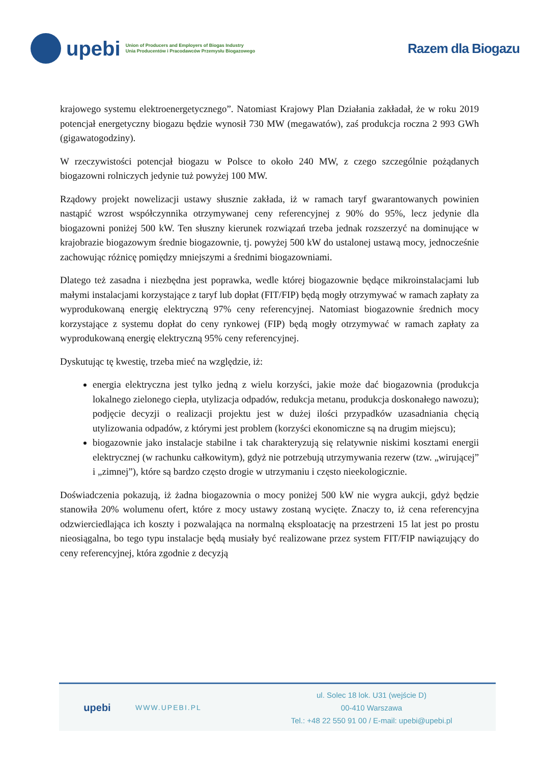upebi
Union of Producers and Employers of Biogas Industry
Unia Producentów i Pracodawców Przemysłu Biogazowego
Razem dla Biogazu
krajowego systemu elektroenergetycznego”. Natomiast Krajowy Plan Działania zakładał, że w roku 2019 potencjał energetyczny biogazu będzie wynosił 730 MW (megawatów), zaś produkcja roczna 2 993 GWh (gigawatogodziny).
W rzeczywistości potencjał biogazu w Polsce to około 240 MW, z czego szczególnie pożądanych biogazowni rolniczych jedynie tuż powyżej 100 MW.
Rządowy projekt nowelizacji ustawy słusznie zakłada, iż w ramach taryf gwarantowanych powinien nastąpić wzrost współczynnika otrzymywanej ceny referencyjnej z 90% do 95%, lecz jedynie dla biogazowni poniżej 500 kW. Ten słuszny kierunek rozwiązań trzeba jednak rozszerzyć na dominujące w krajobrazie biogazowym średnie biogazownie, tj. powyżej 500 kW do ustalonej ustawą mocy, jednocześnie zachowując różnicę pomiędzy mniejszymi a średnimi biogazowniami.
Dlatego też zasadna i niezbędna jest poprawka, wedle której biogazownie będące mikroinstalacjami lub małymi instalacjami korzystające z taryf lub dopłat (FIT/FIP) będą mogły otrzymywać w ramach zapłaty za wyprodukowaną energię elektryczną 97% ceny referencyjnej. Natomiast biogazownie średnich mocy korzystające z systemu dopłat do ceny rynkowej (FIP) będą mogły otrzymywać w ramach zapłaty za wyprodukowaną energię elektryczną 95% ceny referencyjnej.
Dyskutując tę kwestię, trzeba mieć na względzie, iż:
energia elektryczna jest tylko jedną z wielu korzyści, jakie może dać biogazownia (produkcja lokalnego zielonego ciepła, utylizacja odpadów, redukcja metanu, produkcja doskonałego nawozu); podjęcie decyzji o realizacji projektu jest w dużej ilości przypadków uzasadniania chęcią utylizowania odpadów, z którymi jest problem (korzyści ekonomiczne są na drugim miejscu);
biogazownie jako instalacje stabilne i tak charakteryzują się relatywnie niskimi kosztami energii elektrycznej (w rachunku całkowitym), gdyż nie potrzebują utrzymywania rezerw (tzw. „wirującej” i „zimnej”), które są bardzo często drogie w utrzymaniu i często nieekologicznie.
Doświadczenia pokazują, iż żadna biogazownia o mocy poniżej 500 kW nie wygra aukcji, gdyż będzie stanowiła 20% wolumenu ofert, które z mocy ustawy zostaną wycięte. Znaczy to, iż cena referencyjna odzwierciedlająca ich koszty i pozwalająca na normalną eksploatację na przestrzeni 15 lat jest po prostu nieosiągalna, bo tego typu instalacje będą musiały być realizowane przez system FIT/FIP nawiązujący do ceny referencyjnej, która zgodnie z decyzją
upebi
WWW.UPEBI.PL
ul. Solec 18 lok. U31 (wejście D)
00-410 Warszawa
Tel.: +48 22 550 91 00 / E-mail: upebi@upebi.pl